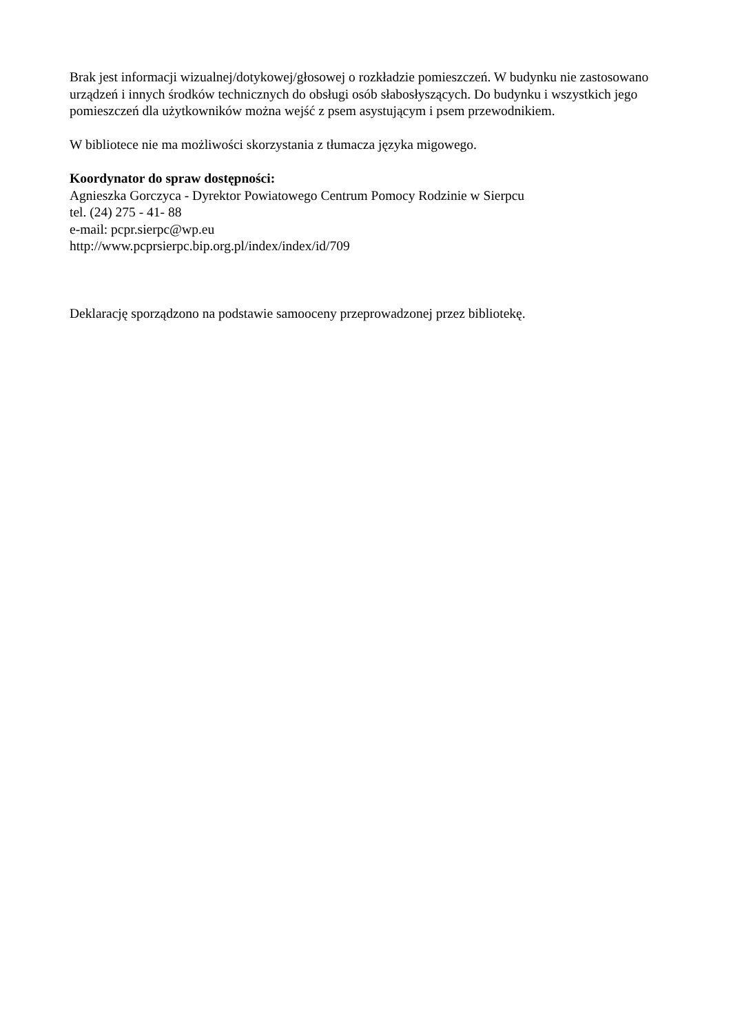Brak jest informacji wizualnej/dotykowej/głosowej o rozkładzie pomieszczeń. W budynku nie zastosowano urządzeń i innych środków technicznych do obsługi osób słabosłyszących. Do budynku i wszystkich jego pomieszczeń dla użytkowników można wejść z psem asystującym i psem przewodnikiem.
W bibliotece nie ma możliwości skorzystania z tłumacza języka migowego.
Koordynator do spraw dostępności:
Agnieszka Gorczyca - Dyrektor Powiatowego Centrum Pomocy Rodzinie w Sierpcu
tel. (24) 275 - 41- 88
e-mail: pcpr.sierpc@wp.eu
http://www.pcprsierpc.bip.org.pl/index/index/id/709
Deklarację sporządzono na podstawie samooceny przeprowadzonej przez bibliotekę.